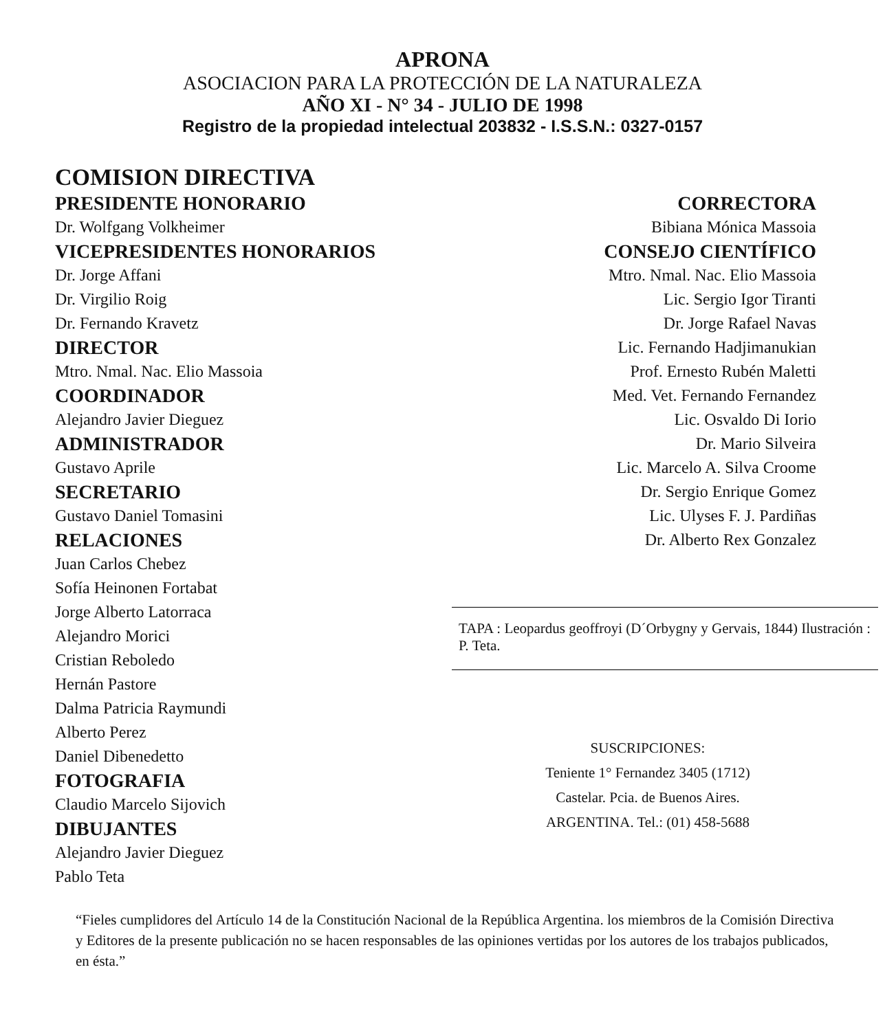APRONA
ASOCIACION PARA LA PROTECCIÓN DE LA NATURALEZA
AÑO XI - N° 34 - JULIO DE 1998
Registro de la propiedad intelectual 203832 - I.S.S.N.: 0327-0157
COMISION DIRECTIVA
PRESIDENTE HONORARIO
Dr. Wolfgang Volkheimer
VICEPRESIDENTES HONORARIOS
Dr. Jorge Affani
Dr. Virgilio Roig
Dr. Fernando Kravetz
DIRECTOR
Mtro. Nmal. Nac. Elio Massoia
COORDINADOR
Alejandro Javier Dieguez
ADMINISTRADOR
Gustavo Aprile
SECRETARIO
Gustavo Daniel Tomasini
RELACIONES
Juan Carlos Chebez
Sofía Heinonen Fortabat
Jorge Alberto Latorraca
Alejandro Morici
Cristian Reboledo
Hernán Pastore
Dalma Patricia Raymundi
Alberto Perez
Daniel Dibenedetto
FOTOGRAFIA
Claudio Marcelo Sijovich
DIBUJANTES
Alejandro Javier Dieguez
Pablo Teta
CORRECTORA
Bibiana Mónica Massoia
CONSEJO CIENTÍFICO
Mtro. Nmal. Nac. Elio Massoia
Lic. Sergio Igor Tiranti
Dr. Jorge Rafael Navas
Lic. Fernando Hadjimanukian
Prof. Ernesto Rubén Maletti
Med. Vet. Fernando Fernandez
Lic. Osvaldo Di Iorio
Dr. Mario Silveira
Lic. Marcelo A. Silva Croome
Dr. Sergio Enrique Gomez
Lic. Ulyses F. J. Pardiñas
Dr. Alberto Rex Gonzalez
TAPA : Leopardus geoffroyi (D´Orbygny y Gervais, 1844) Ilustración : P. Teta.
SUSCRIPCIONES:
Teniente 1° Fernandez 3405 (1712)
Castelar. Pcia. de Buenos Aires.
ARGENTINA. Tel.: (01) 458-5688
“Fieles cumplidores del Artículo 14 de la Constitución Nacional de la República Argentina. los miembros de la Comisión Directiva y Editores de la presente publicación no se hacen responsables de las opiniones vertidas por los autores de los trabajos publicados, en ésta.”